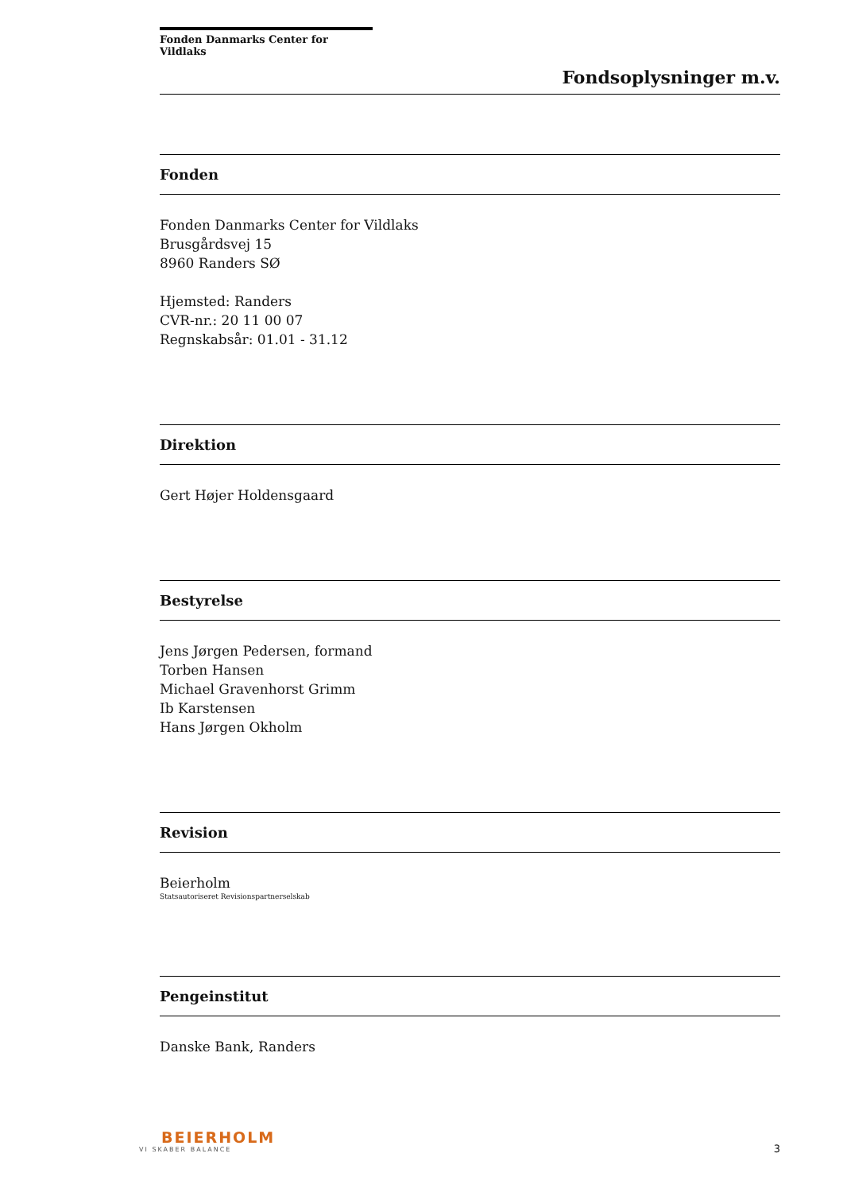Fonden Danmarks Center for Vildlaks
Fondsoplysninger m.v.
Fonden
Fonden Danmarks Center for Vildlaks
Brusgårdsvej 15
8960 Randers SØ
Hjemsted: Randers
CVR-nr.: 20 11 00 07
Regnskabsår: 01.01 - 31.12
Direktion
Gert Højer Holdensgaard
Bestyrelse
Jens Jørgen Pedersen, formand
Torben Hansen
Michael Gravenhorst Grimm
Ib Karstensen
Hans Jørgen Okholm
Revision
Beierholm
Statsautoriseret Revisionspartnerselskab
Pengeinstitut
Danske Bank, Randers
BEIERHOLM
VI SKABER BALANCE
3